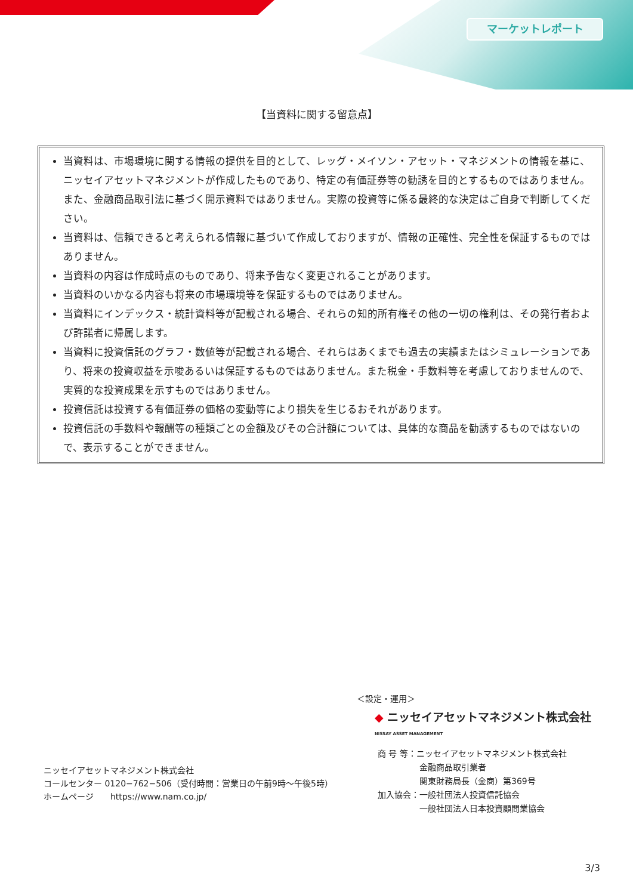マーケットレポート
【当資料に関する留意点】
当資料は、市場環境に関する情報の提供を目的として、レッグ・メイソン・アセット・マネジメントの情報を基に、ニッセイアセットマネジメントが作成したものであり、特定の有価証券等の勧誘を目的とするものではありません。また、金融商品取引法に基づく開示資料ではありません。実際の投資等に係る最終的な決定はご自身で判断してください。
当資料は、信頼できると考えられる情報に基づいて作成しておりますが、情報の正確性、完全性を保証するものではありません。
当資料の内容は作成時点のものであり、将来予告なく変更されることがあります。
当資料のいかなる内容も将来の市場環境等を保証するものではありません。
当資料にインデックス・統計資料等が記載される場合、それらの知的所有権その他の一切の権利は、その発行者および許諾者に帰属します。
当資料に投資信託のグラフ・数値等が記載される場合、それらはあくまでも過去の実績またはシミュレーションであり、将来の投資収益を示唆あるいは保証するものではありません。また税金・手数料等を考慮しておりませんので、実質的な投資成果を示すものではありません。
投資信託は投資する有価証券の価格の変動等により損失を生じるおそれがあります。
投資信託の手数料や報酬等の種類ごとの金額及びその合計額については、具体的な商品を勧誘するものではないので、表示することができません。
＜設定・運用＞
◆ ニッセイアセットマネジメント株式会社
NISSAY ASSET MANAGEMENT
商 号 等：ニッセイアセットマネジメント株式会社
　　　　　金融商品取引業者
　　　　　関東財務局長（金商）第369号
加入協会：一般社団法人投資信託協会
　　　　　一般社団法人日本投資顧問業協会
ニッセイアセットマネジメント株式会社
コールセンター 0120−762−506（受付時間：営業日の午前9時〜午後5時）
ホームページ　　https://www.nam.co.jp/
3/3